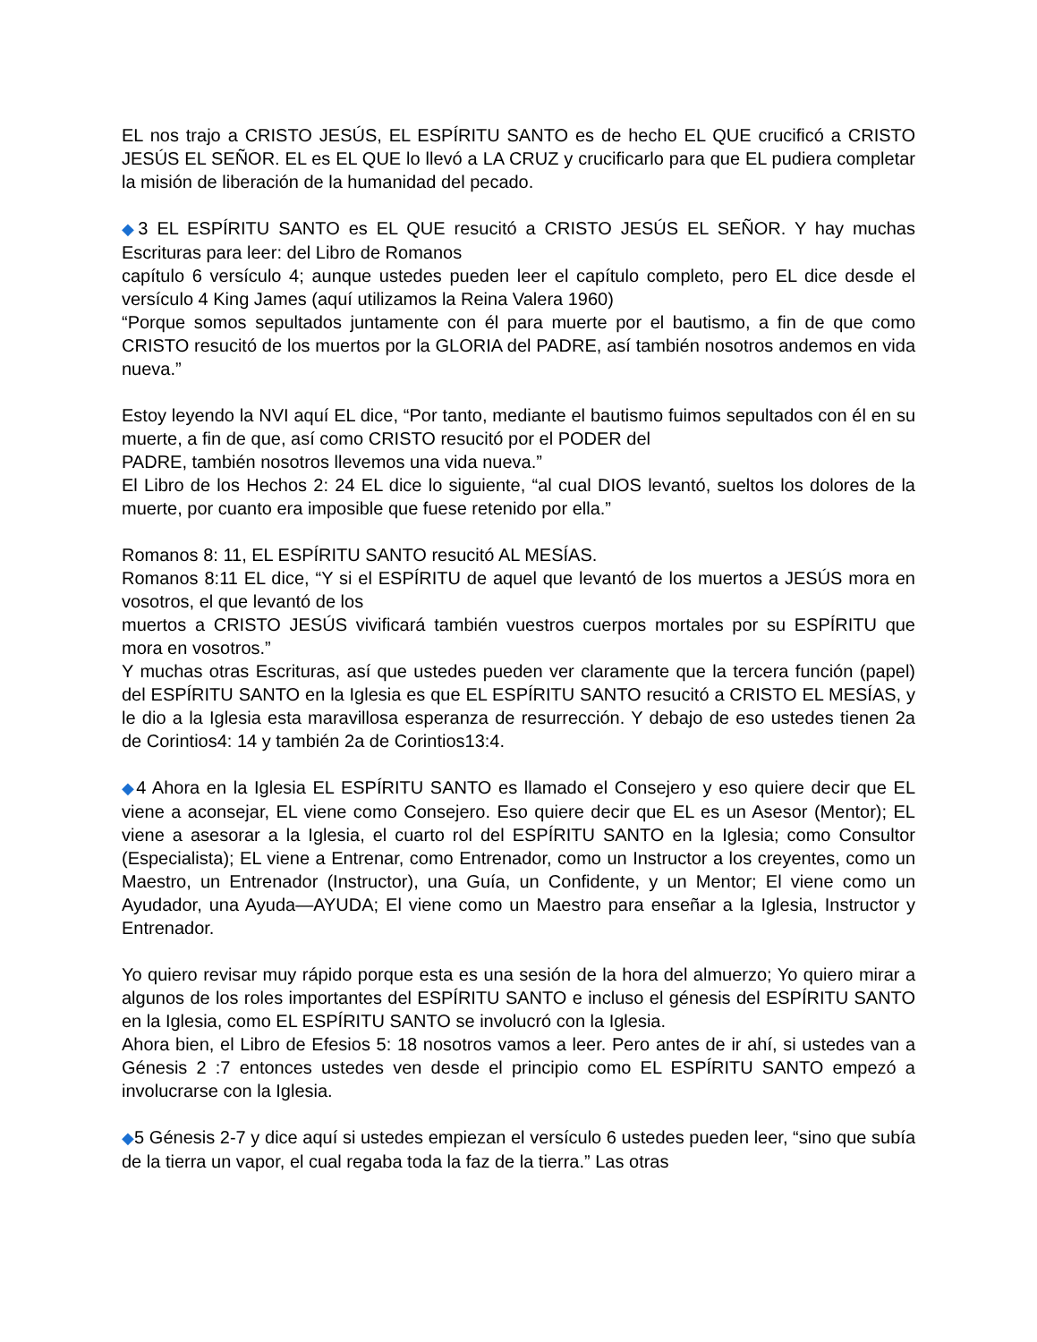EL nos trajo a CRISTO JESÚS, EL ESPÍRITU SANTO es de hecho EL QUE crucificó a CRISTO JESÚS EL SEÑOR. EL es EL QUE lo llevó a LA CRUZ y crucificarlo para que EL pudiera completar la misión de liberación de la humanidad del pecado.
◆3 EL ESPÍRITU SANTO es EL QUE resucitó a CRISTO JESÚS EL SEÑOR. Y hay muchas Escrituras para leer: del Libro de Romanos
capítulo 6 versículo 4; aunque ustedes pueden leer el capítulo completo, pero EL dice desde el versículo 4 King James (aquí utilizamos la Reina Valera 1960)
“Porque somos sepultados juntamente con él para muerte por el bautismo, a fin de que como CRISTO resucitó de los muertos por la GLORIA del PADRE, así también nosotros andemos en vida nueva.”
Estoy leyendo la NVI aquí EL dice, “Por tanto, mediante el bautismo fuimos sepultados con él en su muerte, a fin de que, así como CRISTO resucitó por el PODER del
PADRE, también nosotros llevemos una vida nueva.”
El Libro de los Hechos 2: 24 EL dice lo siguiente, “al cual DIOS levantó, sueltos los dolores de la muerte, por cuanto era imposible que fuese retenido por ella.”
Romanos 8: 11, EL ESPÍRITU SANTO resucitó AL MESÍAS.
Romanos 8:11 EL dice, “Y si el ESPÍRITU de aquel que levantó de los muertos a JESÚS mora en vosotros, el que levantó de los
muertos a CRISTO JESÚS vivificará también vuestros cuerpos mortales por su ESPÍRITU que mora en vosotros.”
Y muchas otras Escrituras, así que ustedes pueden ver claramente que la tercera función (papel) del ESPÍRITU SANTO en la Iglesia es que EL ESPÍRITU SANTO resucitó a CRISTO EL MESÍAS, y le dio a la Iglesia esta maravillosa esperanza de resurrección. Y debajo de eso ustedes tienen 2a de Corintios4: 14 y también 2a de Corintios13:4.
◆4 Ahora en la Iglesia EL ESPÍRITU SANTO es llamado el Consejero y eso quiere decir que EL viene a aconsejar, EL viene como Consejero. Eso quiere decir que EL es un Asesor (Mentor); EL viene a asesorar a la Iglesia, el cuarto rol del ESPÍRITU SANTO en la Iglesia; como Consultor (Especialista); EL viene a Entrenar, como Entrenador, como un Instructor a los creyentes, como un Maestro, un Entrenador (Instructor), una Guía, un Confidente, y un Mentor; El viene como un Ayudador, una Ayuda—AYUDA; El viene como un Maestro para enseñar a la Iglesia, Instructor y Entrenador.
Yo quiero revisar muy rápido porque esta es una sesión de la hora del almuerzo; Yo quiero mirar a algunos de los roles importantes del ESPÍRITU SANTO e incluso el génesis del ESPÍRITU SANTO en la Iglesia, como EL ESPÍRITU SANTO se involucró con la Iglesia.
Ahora bien, el Libro de Efesios 5: 18 nosotros vamos a leer. Pero antes de ir ahí, si ustedes van a Génesis 2 :7 entonces ustedes ven desde el principio como EL ESPÍRITU SANTO empezó a involucrarse con la Iglesia.
◆5 Génesis 2-7 y dice aquí si ustedes empiezan el versículo 6 ustedes pueden leer, “sino que subía de la tierra un vapor, el cual regaba toda la faz de la tierra.” Las otras